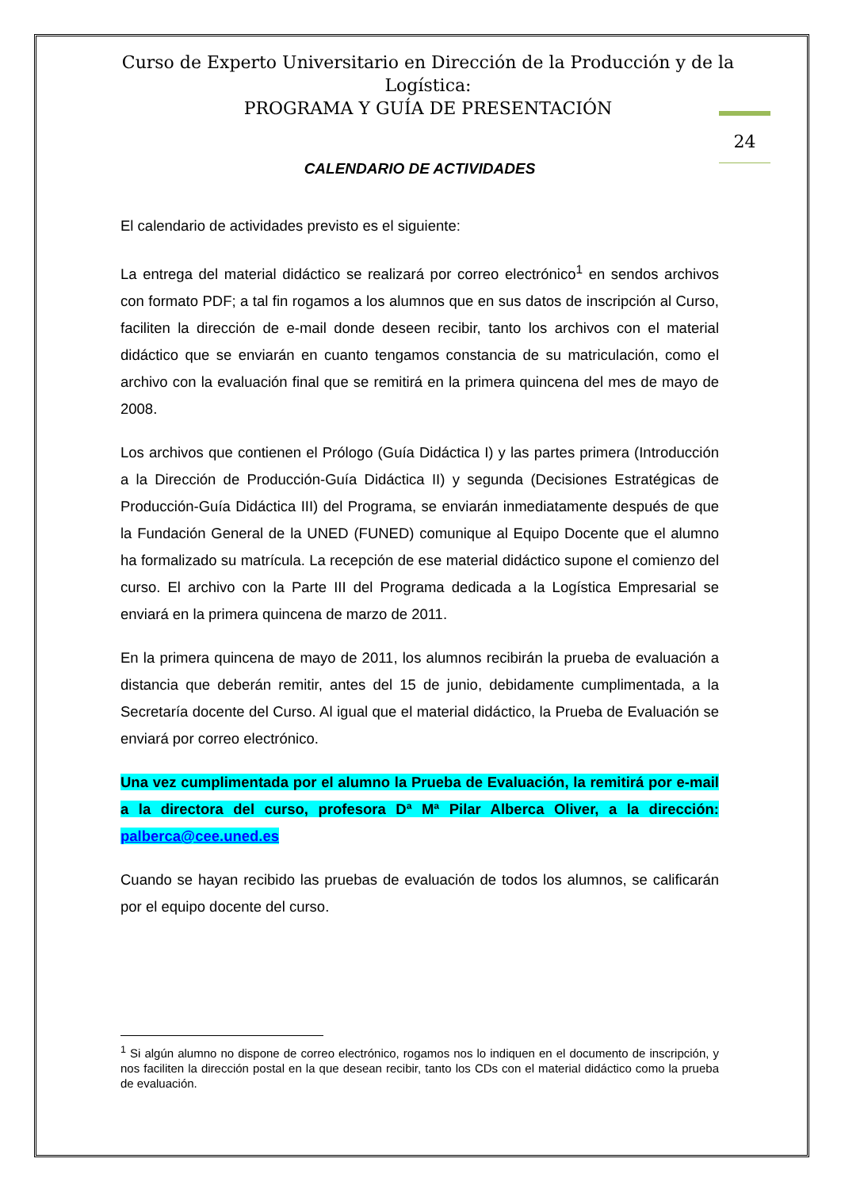Curso de Experto Universitario en Dirección de la Producción y de la Logística:
PROGRAMA Y GUÍA DE PRESENTACIÓN
24
CALENDARIO DE ACTIVIDADES
El calendario de actividades previsto es el siguiente:
La entrega del material didáctico se realizará por correo electrónico<sup>1</sup> en sendos archivos con formato PDF; a tal fin rogamos a los alumnos que en sus datos de inscripción al Curso, faciliten la dirección de e-mail donde deseen recibir, tanto los archivos con el material didáctico que se enviarán en cuanto tengamos constancia de su matriculación, como el archivo con la evaluación final que se remitirá en la primera quincena del mes de mayo de 2008.
Los archivos que contienen el Prólogo (Guía Didáctica I) y las partes primera (Introducción a la Dirección de Producción-Guía Didáctica II) y segunda (Decisiones Estratégicas de Producción-Guía Didáctica III) del Programa, se enviarán inmediatamente después de que la Fundación General de la UNED (FUNED) comunique al Equipo Docente que el alumno ha formalizado su matrícula. La recepción de ese material didáctico supone el comienzo del curso. El archivo con la Parte III del Programa dedicada a la Logística Empresarial se enviará en la primera quincena de marzo de 2011.
En la primera quincena de mayo de 2011, los alumnos recibirán la prueba de evaluación a distancia que deberán remitir, antes del 15 de junio, debidamente cumplimentada, a la Secretaría docente del Curso. Al igual que el material didáctico, la Prueba de Evaluación se enviará por correo electrónico.
Una vez cumplimentada por el alumno la Prueba de Evaluación, la remitirá por e-mail a la directora del curso, profesora Dª Mª Pilar Alberca Oliver, a la dirección: palberca@cee.uned.es
Cuando se hayan recibido las pruebas de evaluación de todos los alumnos, se calificarán por el equipo docente del curso.
<sup>1</sup> Si algún alumno no dispone de correo electrónico, rogamos nos lo indiquen en el documento de inscripción, y nos faciliten la dirección postal en la que desean recibir, tanto los CDs con el material didáctico como la prueba de evaluación.